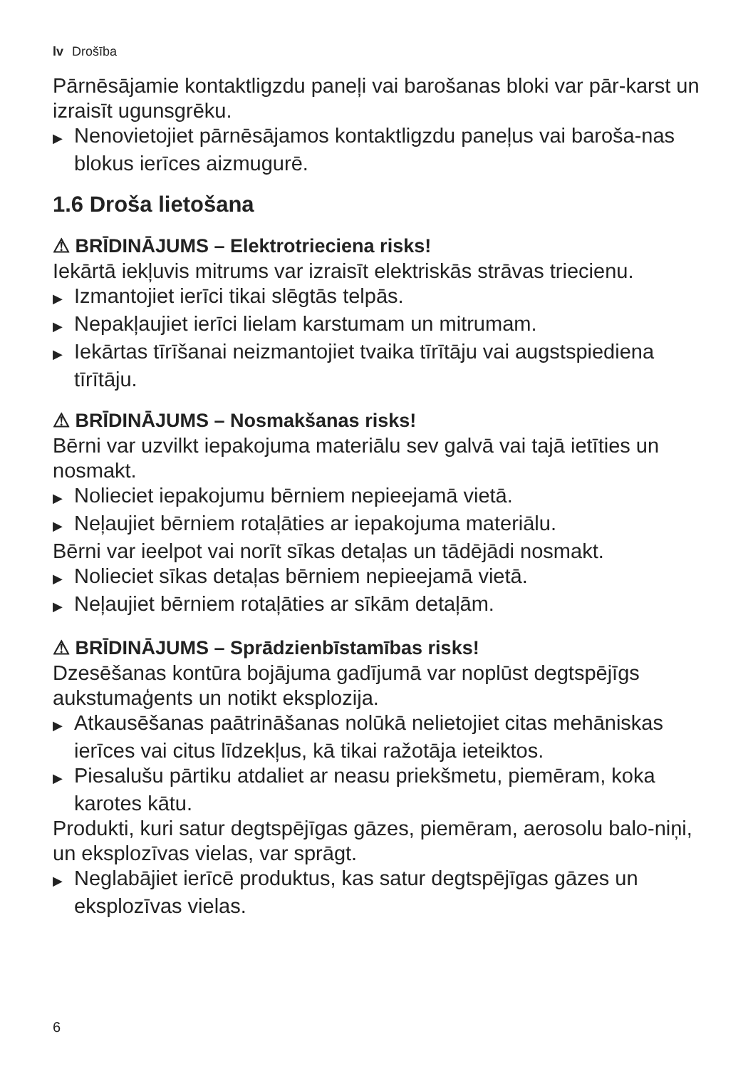lv Drošība
Pārnēsājamie kontaktligzdu paneļi vai barošanas bloki var pār-karst un izraisīt ugunsgrēku.
▶ Nenovietojiet pārnēsājamos kontaktligzdu paneļus vai baroša-nas blokus ierīces aizmugurē.
1.6 Droša lietošana
⚠ BRĪDINĀJUMS – Elektrotrieciena risks!
Iekārtā iekļuvis mitrums var izraisīt elektriskās strāvas triecienu.
▶ Izmantojiet ierīci tikai slēgtās telpās.
▶ Nepakļaujiet ierīci lielam karstumam un mitrumam.
▶ Iekārtas tīrīšanai neizmantojiet tvaika tīrītāju vai augstspiediena tīrītāju.
⚠ BRĪDINĀJUMS – Nosmakšanas risks!
Bērni var uzvilkt iepakojuma materiālu sev galvā vai tajā ietīties un nosmakt.
▶ Nolieciet iepakojumu bērniem nepieejamā vietā.
▶ Neļaujiet bērniem rotaļāties ar iepakojuma materiālu.
Bērni var ieelpot vai norīt sīkas detaļas un tādējādi nosmakt.
▶ Nolieciet sīkas detaļas bērniem nepieejamā vietā.
▶ Neļaujiet bērniem rotaļāties ar sīkām detaļām.
⚠ BRĪDINĀJUMS – Sprādzienbīstamības risks!
Dzesēšanas kontūra bojājuma gadījumā var noplūst degtspējīgs aukstumaģents un notikt eksplozija.
▶ Atkausēšanas paātrināšanas nolūkā nelietojiet citas mehāniskas ierīces vai citus līdzekļus, kā tikai ražotāja ieteiktos.
▶ Piesalušu pārtiku atdaliet ar neasu priekšmetu, piemēram, koka karotes kātu.
Produkti, kuri satur degtspējīgas gāzes, piemēram, aerosolu balo-niņi, un eksplozīvas vielas, var sprāgt.
▶ Neglabājiet ierīcē produktus, kas satur degtspējīgas gāzes un eksplozīvas vielas.
6